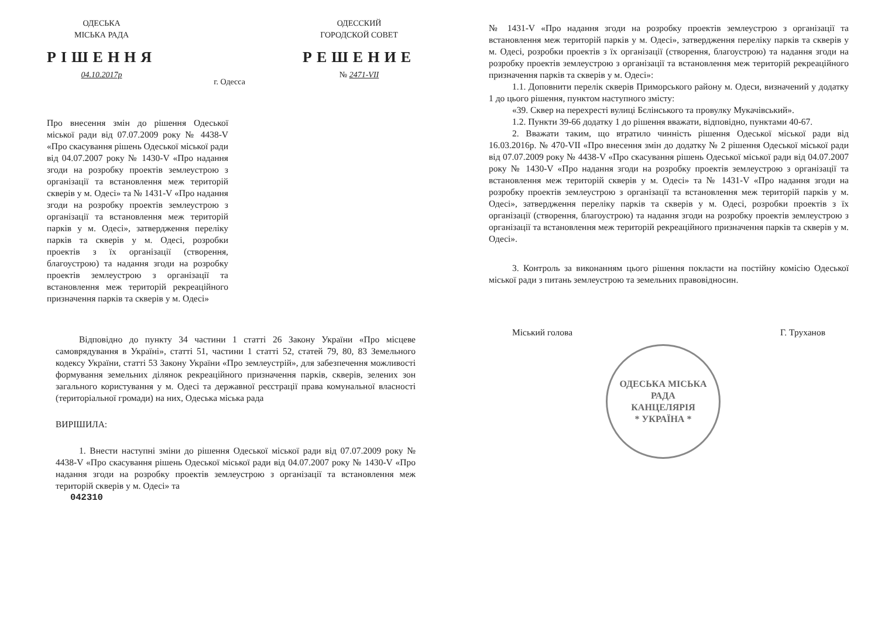ОДЕСЬКА
МІСЬКА РАДА
РІШЕННЯ
04.10.2017р
г. Одесса
ОДЕССКИЙ
ГОРОДСКОЙ СОВЕТ
РЕШЕНИЕ
№ 2471-VII
Про внесення змін до рішення Одеської міської ради від 07.07.2009 року № 4438-V «Про скасування рішень Одеської міської ради від 04.07.2007 року № 1430-V «Про надання згоди на розробку проектів землеустрою з організації та встановлення меж територій скверів у м. Одесі» та № 1431-V «Про надання згоди на розробку проектів землеустрою з організації та встановлення меж територій парків у м. Одесі», затвердження переліку парків та скверів у м. Одесі, розробки проектів з їх організації (створення, благоустрою) та надання згоди на розробку проектів землеустрою з організації та встановлення меж територій рекреаційного призначення парків та скверів у м. Одесі»
Відповідно до пункту 34 частини 1 статті 26 Закону України «Про місцеве самоврядування в Україні», статті 51, частини 1 статті 52, статей 79, 80, 83 Земельного кодексу України, статті 53 Закону України «Про землеустрій», для забезпечення можливості формування земельних ділянок рекреаційного призначення парків, скверів, зелених зон загального користування у м. Одесі та державної реєстрації права комунальної власності (територіальної громади) на них, Одеська міська рада
ВИРІШИЛА:
1. Внести наступні зміни до рішення Одеської міської ради від 07.07.2009 року № 4438-V «Про скасування рішень Одеської міської ради від 04.07.2007 року № 1430-V «Про надання згоди на розробку проектів землеустрою з організації та встановлення меж територій скверів у м. Одесі» та
042310
№ 1431-V «Про надання згоди на розробку проектів землеустрою з організації та встановлення меж територій парків у м. Одесі», затвердження переліку парків та скверів у м. Одесі, розробки проектів з їх організації (створення, благоустрою) та надання згоди на розробку проектів землеустрою з організації та встановлення меж територій рекреаційного призначення парків та скверів у м. Одесі»:
1.1. Доповнити перелік скверів Приморського району м. Одеси, визначений у додатку 1 до цього рішення, пунктом наступного змісту:
«39. Сквер на перехресті вулиці Бєлінського та провулку Мукачівський».
1.2. Пункти 39-66 додатку 1 до рішення вважати, відповідно, пунктами 40-67.
2. Вважати таким, що втратило чинність рішення Одеської міської ради від 16.03.2016р. № 470-VII «Про внесення змін до додатку № 2 рішення Одеської міської ради від 07.07.2009 року № 4438-V «Про скасування рішень Одеської міської ради від 04.07.2007 року № 1430-V «Про надання згоди на розробку проектів землеустрою з організації та встановлення меж територій скверів у м. Одесі» та № 1431-V «Про надання згоди на розробку проектів землеустрою з організації та встановлення меж територій парків у м. Одесі», затвердження переліку парків та скверів у м. Одесі, розробки проектів з їх організації (створення, благоустрою) та надання згоди на розробку проектів землеустрою з організації та встановлення меж територій рекреаційного призначення парків та скверів у м. Одесі».
3. Контроль за виконанням цього рішення покласти на постійну комісію Одеської міської ради з питань землеустрою та земельних правовідносин.
Міський голова Г. Труханов
ОДЕСЬКА МІСЬКА РАДА
КАНЦЕЛЯРІЯ
* УКРАЇНА *